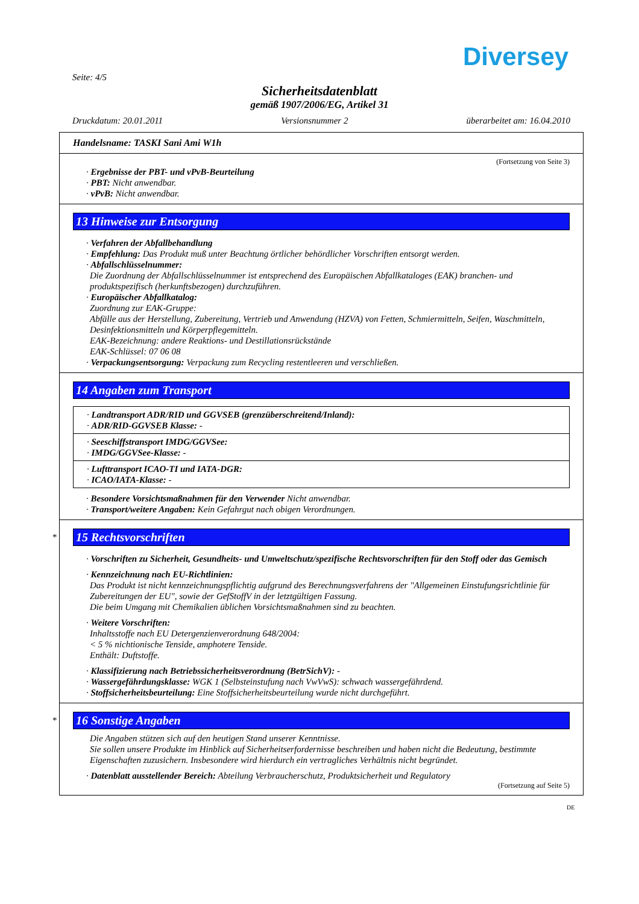Diversey
Seite: 4/5
Sicherheitsdatenblatt
gemäß 1907/2006/EG, Artikel 31
Druckdatum: 20.01.2011 Versionsnummer 2 überarbeitet am: 16.04.2010
Handelsname: TASKI Sani Ami W1h
(Fortsetzung von Seite 3)
· Ergebnisse der PBT- und vPvB-Beurteilung
· PBT: Nicht anwendbar.
· vPvB: Nicht anwendbar.
13 Hinweise zur Entsorgung
· Verfahren der Abfallbehandlung
· Empfehlung: Das Produkt muß unter Beachtung örtlicher behördlicher Vorschriften entsorgt werden.
· Abfallschlüsselnummer:
Die Zuordnung der Abfallschlüsselnummer ist entsprechend des Europäischen Abfallkataloges (EAK) branchen- und produktspezifisch (herkunftsbezogen) durchzuführen.
· Europäischer Abfallkatalog:
Zuordnung zur EAK-Gruppe:
Abfälle aus der Herstellung, Zubereitung, Vertrieb und Anwendung (HZVA) von Fetten, Schmiermitteln, Seifen, Waschmitteln, Desinfektionsmitteln und Körperpflegemitteln.
EAK-Bezeichnung: andere Reaktions- und Destillationsrückstände
EAK-Schlüssel: 07 06 08
· Verpackungsentsorgung: Verpackung zum Recycling restentleeren und verschließen.
14 Angaben zum Transport
· Landtransport ADR/RID und GGVSEB (grenzüberschreitend/Inland):
· ADR/RID-GGVSEB Klasse: -
· Seeschiffstransport IMDG/GGVSee:
· IMDG/GGVSee-Klasse: -
· Lufttransport ICAO-TI und IATA-DGR:
· ICAO/IATA-Klasse: -
· Besondere Vorsichtsmaßnahmen für den Verwender Nicht anwendbar.
· Transport/weitere Angaben: Kein Gefahrgut nach obigen Verordnungen.
*
15 Rechtsvorschriften
· Vorschriften zu Sicherheit, Gesundheits- und Umweltschutz/spezifische Rechtsvorschriften für den Stoff oder das Gemisch
· Kennzeichnung nach EU-Richtlinien:
Das Produkt ist nicht kennzeichnungspflichtig aufgrund des Berechnungsverfahrens der "Allgemeinen Einstufungsrichtlinie für Zubereitungen der EU", sowie der GefStoffV in der letztgültigen Fassung.
Die beim Umgang mit Chemikalien üblichen Vorsichtsmaßnahmen sind zu beachten.
· Weitere Vorschriften:
Inhaltsstoffe nach EU Detergenzienverordnung 648/2004:
< 5 % nichtionische Tenside, amphotere Tenside.
Enthält: Duftstoffe.
· Klassifizierung nach Betriebssicherheitsverordnung (BetrSichV): -
· Wassergefährdungsklasse: WGK 1 (Selbsteinstufung nach VwVwS): schwach wassergefährdend.
· Stoffsicherheitsbeurteilung: Eine Stoffsicherheitsbeurteilung wurde nicht durchgeführt.
*
16 Sonstige Angaben
Die Angaben stützen sich auf den heutigen Stand unserer Kenntnisse.
Sie sollen unsere Produkte im Hinblick auf Sicherheitserfordernisse beschreiben und haben nicht die Bedeutung, bestimmte Eigenschaften zuzusichern. Insbesondere wird hierdurch ein vertragliches Verhältnis nicht begründet.
· Datenblatt ausstellender Bereich: Abteilung Verbraucherschutz, Produktsicherheit und Regulatory
(Fortsetzung auf Seite 5)
DE